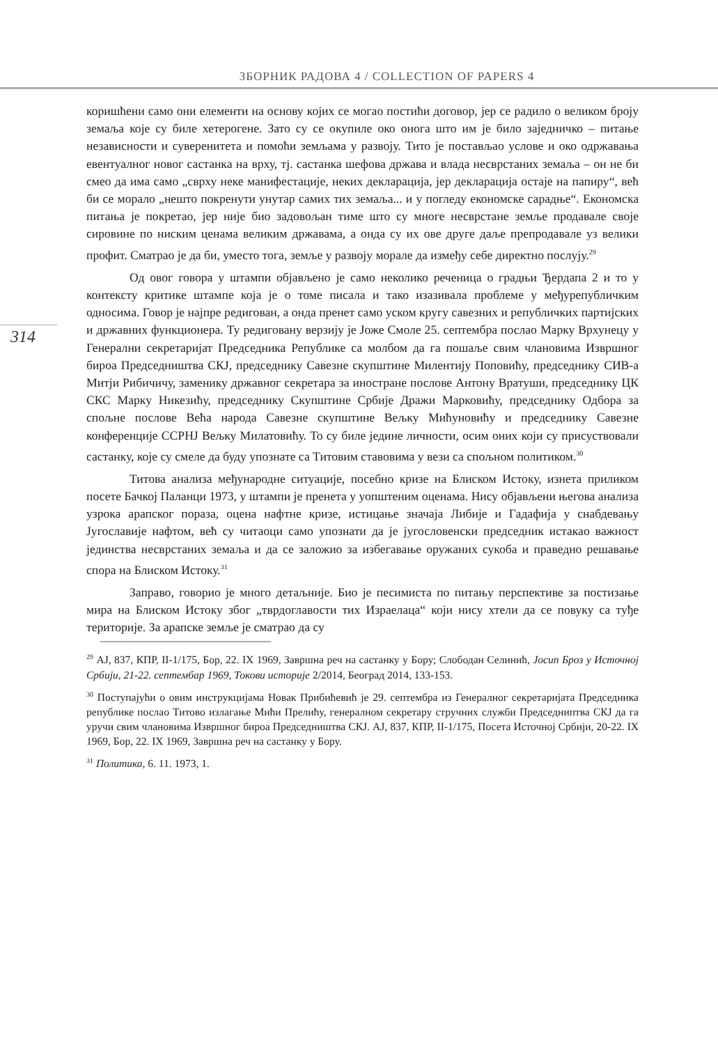ЗБОРНИК РАДОВА 4 / COLLECTION OF PAPERS 4
314
коришћени само они елементи на основу којих се могао постићи договор, јер се радило о великом броју земаља које су биле хетерогене. Зато су се окупиле око онога што им је било заједничко – питање независности и суверенитета и помоћи земљама у развоју. Тито је постављао услове и око одржавања евентуалног новог састанка на врху, тј. састанка шефова држава и влада несврстаних земаља – он не би смео да има само „сврху неке манифестације, неких декларација, јер декларација остаје на папиру“, већ би се морало „нешто покренути унутар самих тих земаља... и у погледу економске сарадње“. Економска питања је покретао, јер није био задовољан тиме што су многе несврстане земље продавале своје сировине по ниским ценама великим државама, а онда су их ове друге даље препродавале уз велики профит. Сматрао је да би, уместо тога, земље у развоју морале да између себе директно послују.<sup>29</sup>
Од овог говора у штампи објављено је само неколико реченица о градњи Ђердапа 2 и то у контексту критике штампе која је о томе писала и тако изазивала проблеме у међурепубличким односима. Говор је најпре редигован, а онда пренет само уском кругу савезних и републичких партијских и државних функционера. Ту редиговану верзију је Јоже Смоле 25. септембра послао Марку Врхунецу у Генерални секретаријат Председника Републике са молбом да га пошаље свим члановима Извршног бироа Председништва СКЈ, председнику Савезне скупштине Милентију Поповићу, председнику СИВ-а Митји Рибичичу, заменику државног секретара за иностране послове Антону Вратуши, председнику ЦК СКС Марку Никезићу, председнику Скупштине Србије Дражи Марковићу, председнику Одбора за спољне послове Већа народа Савезне скупштине Вељку Мићуновићу и председнику Савезне конференције ССРНЈ Вељку Милатовићу. То су биле једине личности, осим оних који су присуствовали састанку, које су смеле да буду упознате са Титовим ставовима у вези са спољном политиком.<sup>30</sup>
Титова анализа међународне ситуације, посебно кризе на Блиском Истоку, изнета приликом посете Бачкој Паланци 1973, у штампи је пренета у уопштеним оценама. Нису објављени његова анализа узрока арапског пораза, оцена нафтне кризе, истицање значаја Либије и Гадафија у снабдевању Југославије нафтом, већ су читаоци само упознати да је југословенски председник истакао важност јединства несврстаних земаља и да се заложио за избегавање оружаних сукоба и праведно решавање спора на Блиском Истоку.<sup>31</sup>
Заправо, говорио је много детаљније. Био је песимиста по питању перспективе за постизање мира на Блиском Истоку због „тврдоглавости тих Израелаца“ који нису хтели да се повуку са туђе територије. За арапске земље је сматрао да су
<sup>29</sup> АЈ, 837, КПР, II-1/175, Бор, 22. IX 1969, Завршна реч на састанку у Бору; Слободан Селинић, Јосип Броз у Источној Србији, 21-22. септембар 1969, Токови историје 2/2014, Београд 2014, 133-153.
<sup>30</sup> Поступајући о овим инструкцијама Новак Прибићевић је 29. септембра из Генералног секретаријата Председника републике послао Титово излагање Мићи Прелићу, генералном секретару стручних служби Председниптва СКЈ да га уручи свим члановима Извршног бироа Председништва СКЈ. АЈ, 837, КПР, II-1/175, Посета Источној Србији, 20-22. IX 1969, Бор, 22. IX 1969, Завршна реч на састанку у Бору.
<sup>31</sup> Политика, 6. 11. 1973, 1.